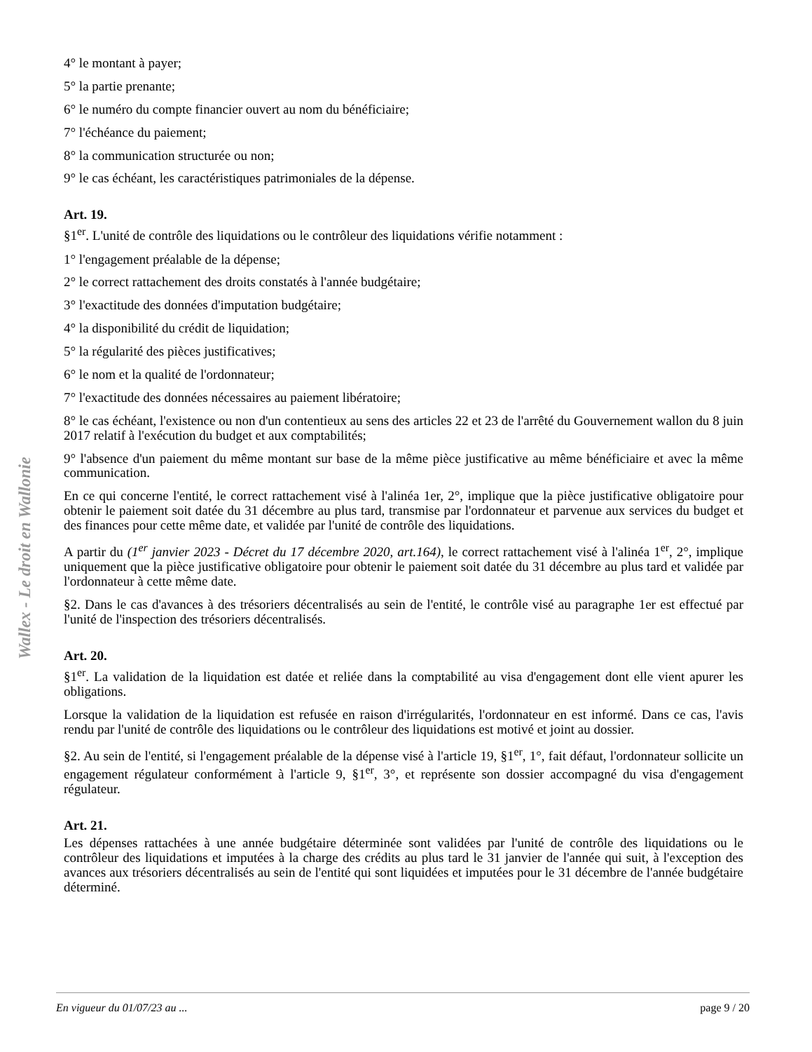Wallex - Le droit en Wallonie
4° le montant à payer;
5° la partie prenante;
6° le numéro du compte financier ouvert au nom du bénéficiaire;
7° l'échéance du paiement;
8° la communication structurée ou non;
9° le cas échéant, les caractéristiques patrimoniales de la dépense.
Art. 19.
§1<sup>er</sup>. L'unité de contrôle des liquidations ou le contrôleur des liquidations vérifie notamment :
1° l'engagement préalable de la dépense;
2° le correct rattachement des droits constatés à l'année budgétaire;
3° l'exactitude des données d'imputation budgétaire;
4° la disponibilité du crédit de liquidation;
5° la régularité des pièces justificatives;
6° le nom et la qualité de l'ordonnateur;
7° l'exactitude des données nécessaires au paiement libératoire;
8° le cas échéant, l'existence ou non d'un contentieux au sens des articles 22 et 23 de l'arrêté du Gouvernement wallon du 8 juin 2017 relatif à l'exécution du budget et aux comptabilités;
9° l'absence d'un paiement du même montant sur base de la même pièce justificative au même bénéficiaire et avec la même communication.
En ce qui concerne l'entité, le correct rattachement visé à l'alinéa 1er, 2°, implique que la pièce justificative obligatoire pour obtenir le paiement soit datée du 31 décembre au plus tard, transmise par l'ordonnateur et parvenue aux services du budget et des finances pour cette même date, et validée par l'unité de contrôle des liquidations.
A partir du (1<sup>er</sup> janvier 2023 - Décret du 17 décembre 2020, art.164), le correct rattachement visé à l'alinéa 1<sup>er</sup>, 2°, implique uniquement que la pièce justificative obligatoire pour obtenir le paiement soit datée du 31 décembre au plus tard et validée par l'ordonnateur à cette même date.
§2. Dans le cas d'avances à des trésoriers décentralisés au sein de l'entité, le contrôle visé au paragraphe 1er est effectué par l'unité de l'inspection des trésoriers décentralisés.
Art. 20.
§1<sup>er</sup>. La validation de la liquidation est datée et reliée dans la comptabilité au visa d'engagement dont elle vient apurer les obligations.
Lorsque la validation de la liquidation est refusée en raison d'irrégularités, l'ordonnateur en est informé. Dans ce cas, l'avis rendu par l'unité de contrôle des liquidations ou le contrôleur des liquidations est motivé et joint au dossier.
§2. Au sein de l'entité, si l'engagement préalable de la dépense visé à l'article 19, §1<sup>er</sup>, 1°, fait défaut, l'ordonnateur sollicite un engagement régulateur conformément à l'article 9, §1<sup>er</sup>, 3°, et représente son dossier accompagné du visa d'engagement régulateur.
Art. 21.
Les dépenses rattachées à une année budgétaire déterminée sont validées par l'unité de contrôle des liquidations ou le contrôleur des liquidations et imputées à la charge des crédits au plus tard le 31 janvier de l'année qui suit, à l'exception des avances aux trésoriers décentralisés au sein de l'entité qui sont liquidées et imputées pour le 31 décembre de l'année budgétaire déterminé.
En vigueur du 01/07/23 au ... page 9 / 20